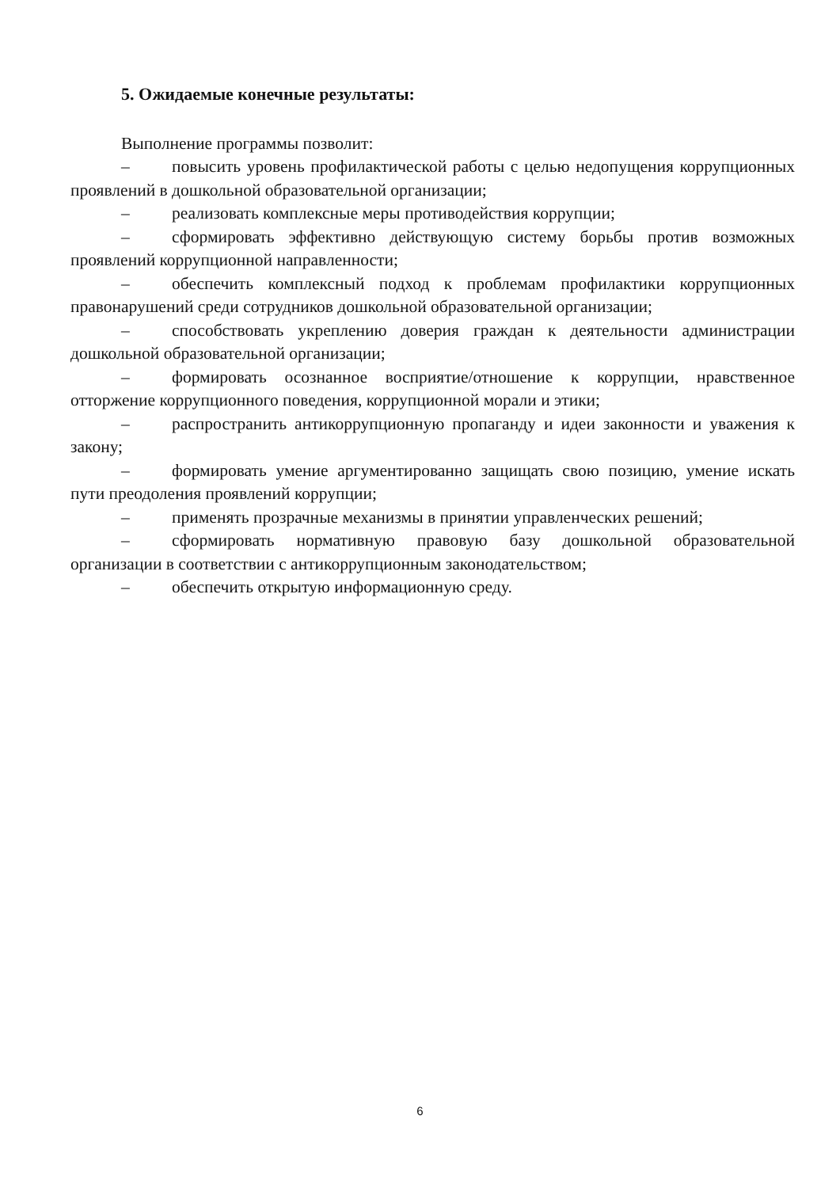5. Ожидаемые конечные результаты:
Выполнение программы позволит:
– повысить уровень профилактической работы с целью недопущения коррупционных проявлений в дошкольной образовательной организации;
– реализовать комплексные меры противодействия коррупции;
– сформировать эффективно действующую систему борьбы против возможных проявлений коррупционной направленности;
– обеспечить комплексный подход к проблемам профилактики коррупционных правонарушений среди сотрудников дошкольной образовательной организации;
– способствовать укреплению доверия граждан к деятельности администрации дошкольной образовательной организации;
– формировать осознанное восприятие/отношение к коррупции, нравственное отторжение коррупционного поведения, коррупционной морали и этики;
– распространить антикоррупционную пропаганду и идеи законности и уважения к закону;
– формировать умение аргументированно защищать свою позицию, умение искать пути преодоления проявлений коррупции;
– применять прозрачные механизмы в принятии управленческих решений;
– сформировать нормативную правовую базу дошкольной образовательной организации в соответствии с антикоррупционным законодательством;
– обеспечить открытую информационную среду.
6